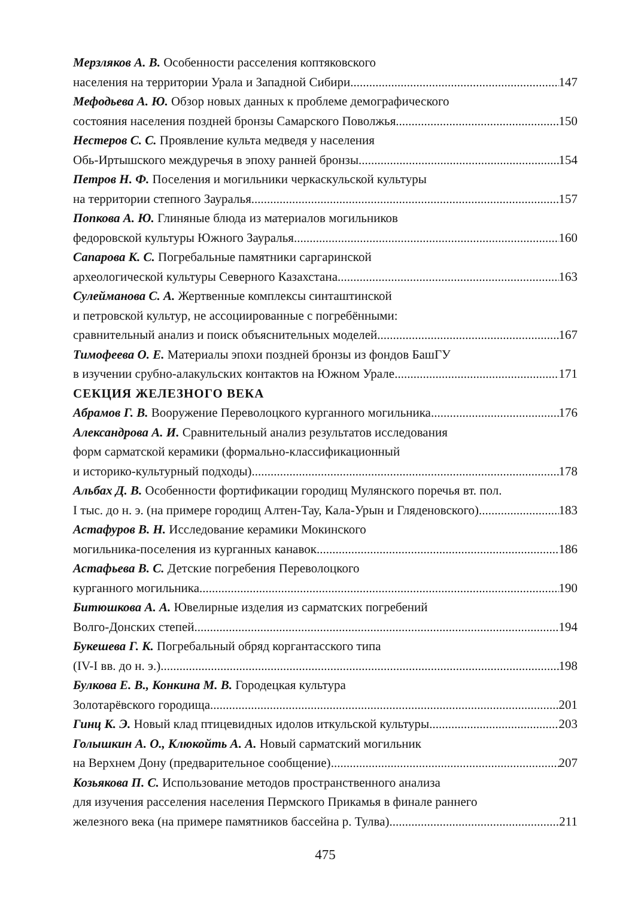Мерзляков А. В. Особенности расселения коптяковского
населения на территории Урала и Западной Сибири 147
Мефодьева А. Ю. Обзор новых данных к проблеме демографического
состояния населения поздней бронзы Самарского Поволжья 150
Нестеров С. С. Проявление культа медведя у населения
Обь-Иртышского междуречья в эпоху ранней бронзы 154
Петров Н. Ф. Поселения и могильники черкаскульской культуры
на территории степного Зауралья 157
Попкова А. Ю. Глиняные блюда из материалов могильников
федоровской культуры Южного Зауралья 160
Сапарова К. С. Погребальные памятники саргаринской
археологической культуры Северного Казахстана 163
Сулейманова С. А. Жертвенные комплексы синташтинской
и петровской культур, не ассоциированные с погребёнными:
сравнительный анализ и поиск объяснительных моделей 167
Тимофеева О. Е. Материалы эпохи поздней бронзы из фондов БашГУ
в изучении срубно-алакульских контактов на Южном Урале 171
СЕКЦИЯ ЖЕЛЕЗНОГО ВЕКА
Абрамов Г. В. Вооружение Переволоцкого курганного могильника 176
Александрова А. И. Сравнительный анализ результатов исследования
форм сарматской керамики (формально-классификационный
и историко-культурный подходы) 178
Альбах Д. В. Особенности фортификации городищ Мулянского поречья вт. пол.
I тыс. до н. э. (на примере городищ Алтен-Тау, Кала-Урын и Гляденовского) 183
Астафуров В. Н. Исследование керамики Мокинского
могильника-поселения из курганных канавок 186
Астафьева В. С. Детские погребения Переволоцкого
курганного могильника 190
Битюшкова А. А. Ювелирные изделия из сарматских погребений
Волго-Донских степей 194
Букешева Г. К. Погребальный обряд коргантасского типа
(IV-I вв. до н. э.) 198
Булкова Е. В., Конкина М. В. Городецкая культура
Золотарёвского городища 201
Гинц К. Э. Новый клад птицевидных идолов иткульской культуры 203
Голышкин А. О., Клюкойть А. А. Новый сарматский могильник
на Верхнем Дону (предварительное сообщение) 207
Козьякова П. С. Использование методов пространственного анализа
для изучения расселения населения Пермского Прикамья в финале раннего
железного века (на примере памятников бассейна р. Тулва) 211
475